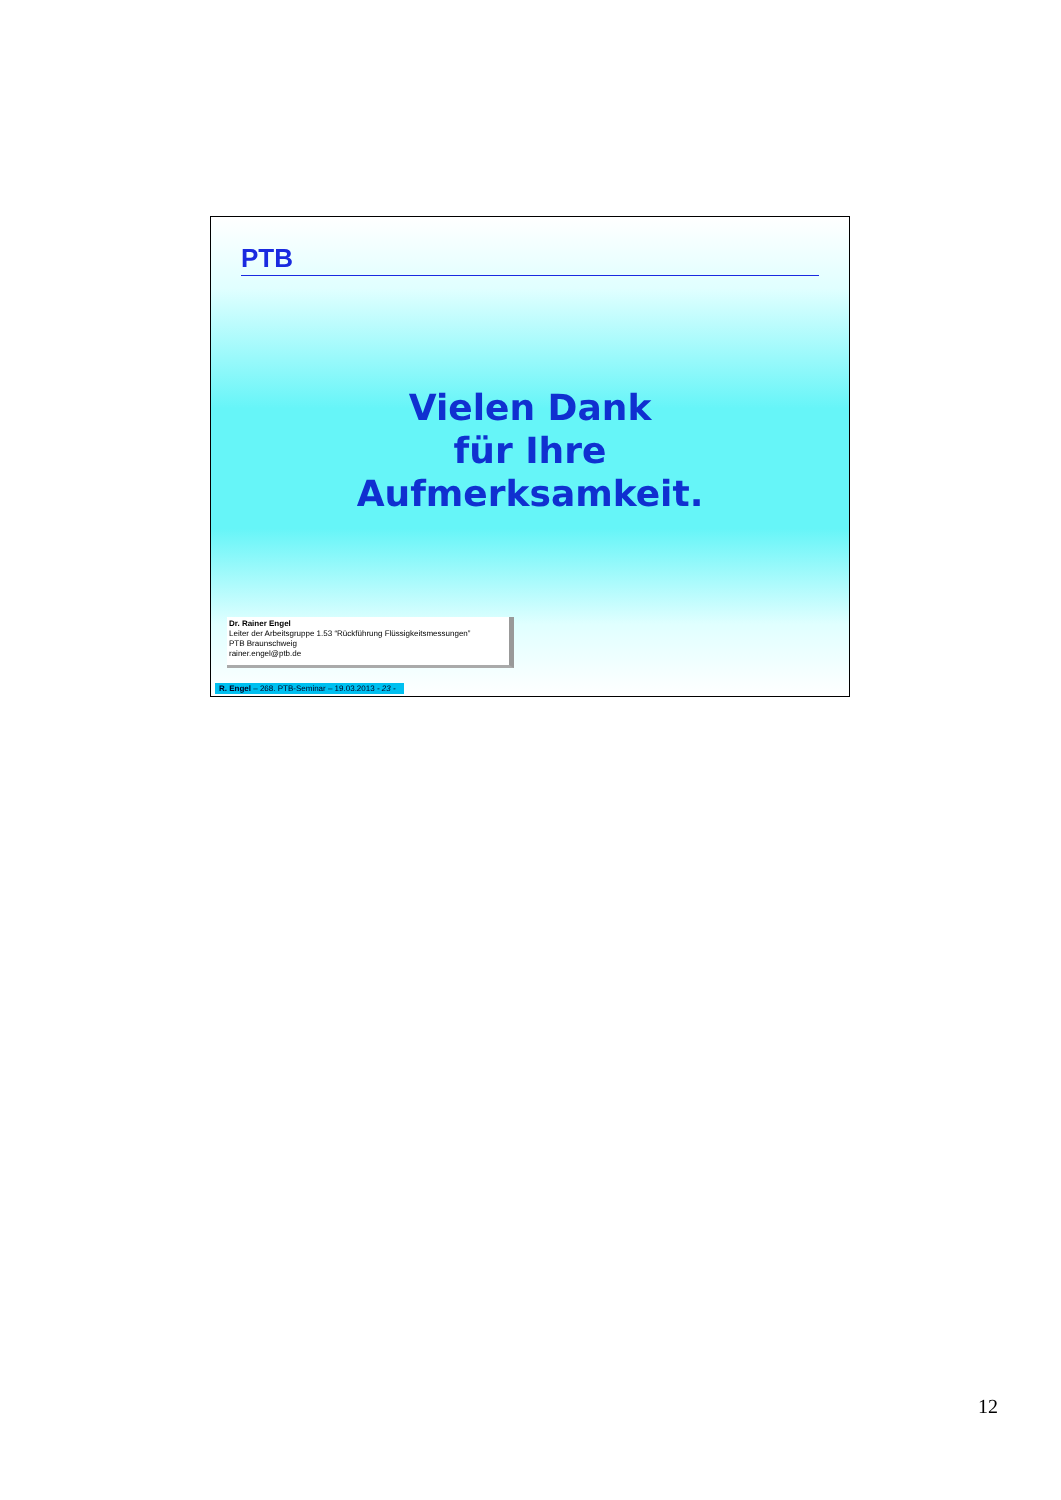PTB
Vielen Dank
für Ihre
Aufmerksamkeit.
Dr. Rainer Engel
Leiter der Arbeitsgruppe 1.53 “Rückführung Flüssigkeitsmessungen”
PTB Braunschweig
rainer.engel@ptb.de
R. Engel – 268. PTB-Seminar – 19.03.2013 - 23 -
12